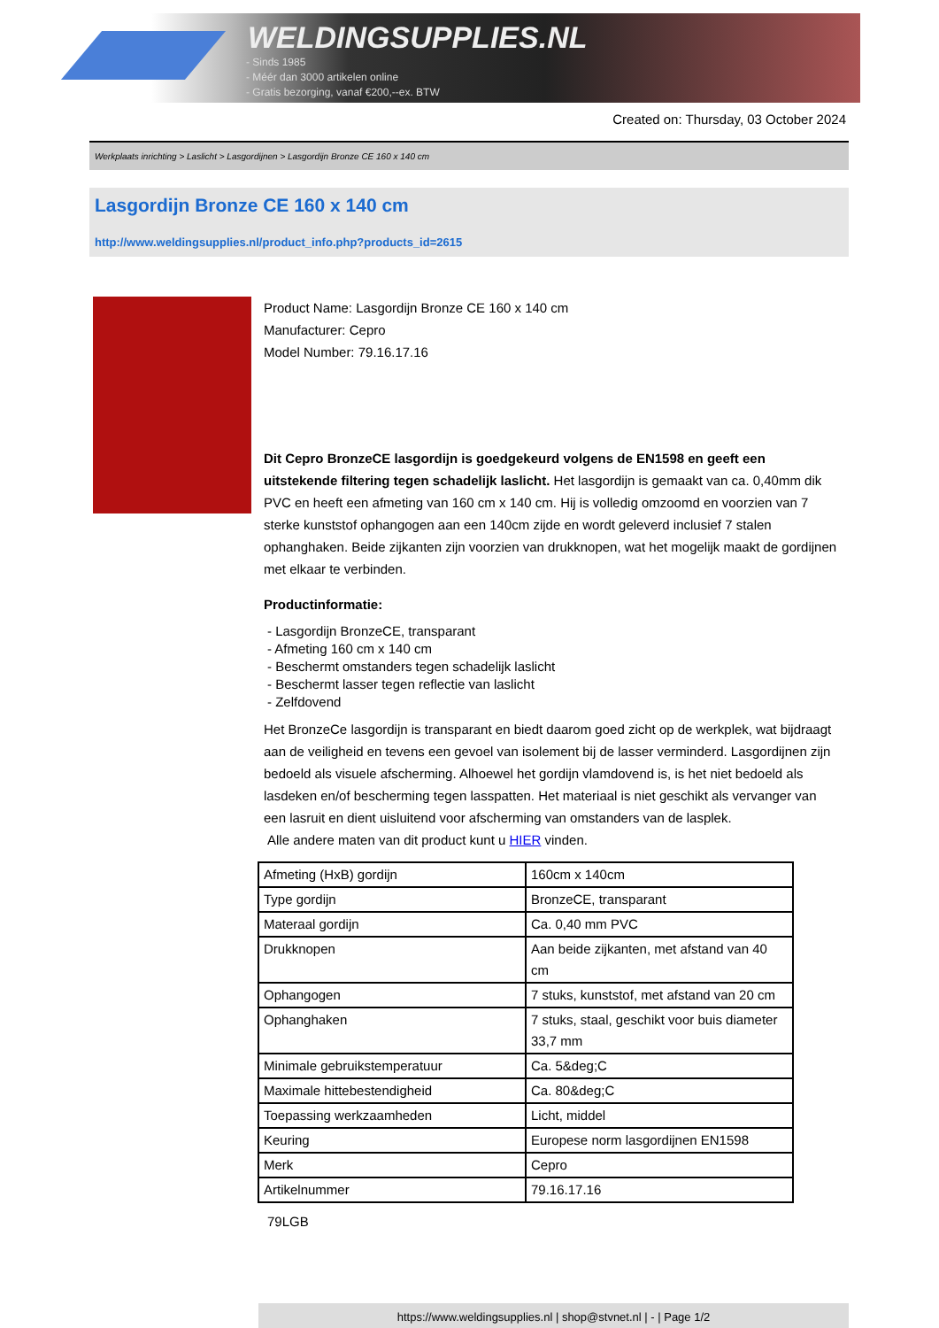WELDINGSUPPLIES.NL
- Sinds 1985
- Méér dan 3000 artikelen online
- Gratis bezorging, vanaf €200,--ex. BTW
Created on: Thursday, 03 October 2024
Werkplaats inrichting > Laslicht > Lasgordijnen > Lasgordijn Bronze CE 160 x 140 cm
Lasgordijn Bronze CE 160 x 140 cm
http://www.weldingsupplies.nl/product_info.php?products_id=2615
Product Name: Lasgordijn Bronze CE 160 x 140 cm
Manufacturer: Cepro
Model Number: 79.16.17.16
Dit Cepro BronzeCE lasgordijn is goedgekeurd volgens de EN1598 en geeft een uitstekende filtering tegen schadelijk laslicht. Het lasgordijn is gemaakt van ca. 0,40mm dik PVC en heeft een afmeting van 160 cm x 140 cm. Hij is volledig omzoomd en voorzien van 7 sterke kunststof ophangogen aan een 140cm zijde en wordt geleverd inclusief 7 stalen ophanghaken. Beide zijkanten zijn voorzien van drukknopen, wat het mogelijk maakt de gordijnen met elkaar te verbinden.
Productinformatie:
- Lasgordijn BronzeCE, transparant
- Afmeting 160 cm x 140 cm
- Beschermt omstanders tegen schadelijk laslicht
- Beschermt lasser tegen reflectie van laslicht
- Zelfdovend
Het BronzeCe lasgordijn is transparant en biedt daarom goed zicht op de werkplek, wat bijdraagt aan de veiligheid en tevens een gevoel van isolement bij de lasser verminderd. Lasgordijnen zijn bedoeld als visuele afscherming. Alhoewel het gordijn vlamdovend is, is het niet bedoeld als lasdeken en/of bescherming tegen lasspatten. Het materiaal is niet geschikt als vervanger van een lasruit en dient uisluitend voor afscherming van omstanders van de lasplek.
Alle andere maten van dit product kunt u HIER vinden.
| Afmeting (HxB) gordijn | 160cm x 140cm |
| Type gordijn | BronzeCE, transparant |
| Materaal gordijn | Ca. 0,40 mm PVC |
| Drukknopen | Aan beide zijkanten, met afstand van 40 cm |
| Ophangogen | 7 stuks, kunststof, met afstand van 20 cm |
| Ophanghaken | 7 stuks, staal, geschikt voor buis diameter 33,7 mm |
| Minimale gebruikstemperatuur | Ca. 5&deg;C |
| Maximale hittebestendigheid | Ca. 80&deg;C |
| Toepassing werkzaamheden | Licht, middel |
| Keuring | Europese norm lasgordijnen EN1598 |
| Merk | Cepro |
| Artikelnummer | 79.16.17.16 |
79LGB
https://www.weldingsupplies.nl | shop@stvnet.nl | - | Page 1/2